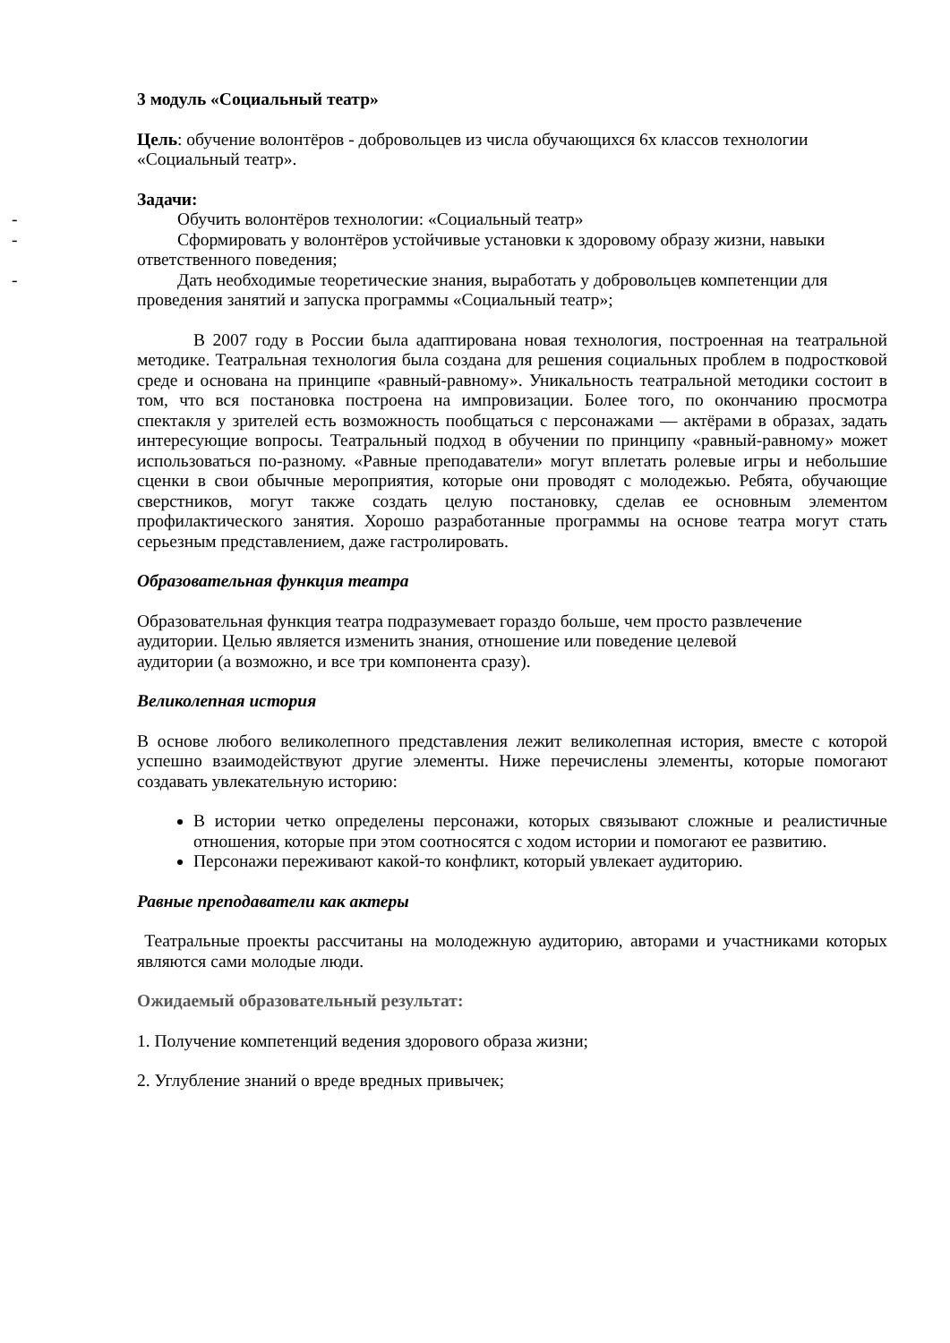3 модуль «Социальный театр»
Цель: обучение волонтёров - добровольцев из числа обучающихся 6х классов технологии «Социальный театр».
Задачи:
- Обучить волонтёров технологии: «Социальный театр»
- Сформировать у волонтёров устойчивые установки к здоровому образу жизни, навыки
ответственного поведения;
- Дать необходимые теоретические знания, выработать у добровольцев компетенции для
проведения занятий и запуска программы «Социальный театр»;
В 2007 году в России была адаптирована новая технология, построенная на театральной методике. Театральная технология была создана для решения социальных проблем в подростковой среде и основана на принципе «равный-равному». Уникальность театральной методики состоит в том, что вся постановка построена на импровизации. Более того, по окончанию просмотра спектакля у зрителей есть возможность пообщаться с персонажами — актёрами в образах, задать интересующие вопросы. Театральный подход в обучении по принципу «равный-равному» может использоваться по-разному. «Равные преподаватели» могут вплетать ролевые игры и небольшие сценки в свои обычные мероприятия, которые они проводят с молодежью. Ребята, обучающие сверстников, могут также создать целую постановку, сделав ее основным элементом профилактического занятия. Хорошо разработанные программы на основе театра могут стать серьезным представлением, даже гастролировать.
Образовательная функция театра
Образовательная функция театра подразумевает гораздо больше, чем просто развлечение
аудитории. Целью является изменить знания, отношение или поведение целевой
аудитории (а возможно, и все три компонента сразу).
Великолепная история
В основе любого великолепного представления лежит великолепная история, вместе с которой успешно взаимодействуют другие элементы. Ниже перечислены элементы, которые помогают создавать увлекательную историю:
В истории четко определены персонажи, которых связывают сложные и реалистичные отношения, которые при этом соотносятся с ходом истории и помогают ее развитию.
Персонажи переживают какой-то конфликт, который увлекает аудиторию.
Равные преподаватели как актеры
Театральные проекты рассчитаны на молодежную аудиторию, авторами и участниками которых являются сами молодые люди.
Ожидаемый образовательный результат:
1. Получение компетенций ведения здорового образа жизни;
2. Углубление знаний о вреде вредных привычек;